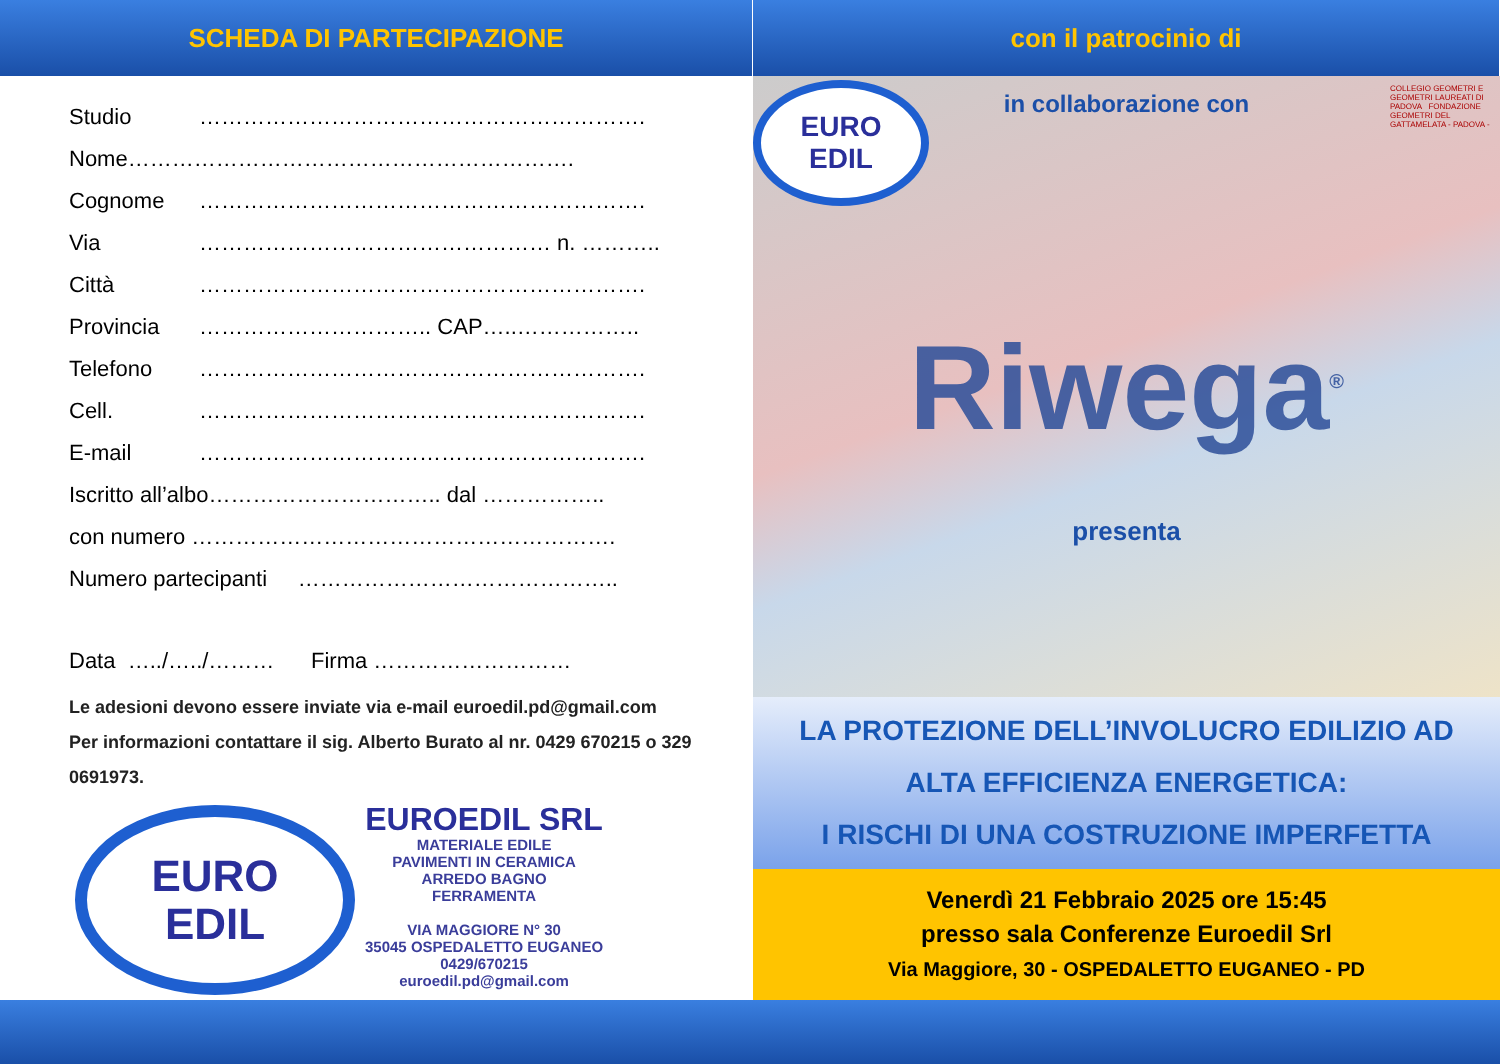SCHEDA DI PARTECIPAZIONE
Studio …………………………………………………….
Nome…………………………………………………….
Cognome …………………………………………………….
Via ………………………………………… n. ………..
Città …………………………………………………….
Provincia ………………………….. CAP…..……………..
Telefono …………………………………………………….
Cell. …………………………………………………….
E-mail …………………………………………………….
Iscritto all’albo………………………….. dal ……………..
con numero ………………………………………………….
Numero partecipanti ……………………………………..
Data …../…../……… Firma ………………………
Le adesioni devono essere inviate via e-mail euroedil.pd@gmail.com
Per informazioni contattare il sig. Alberto Burato al nr. 0429 670215 o 329 0691973.
EURO
EDIL
EUROEDIL SRL
MATERIALE EDILE
PAVIMENTI IN CERAMICA
ARREDO BAGNO
FERRAMENTA
VIA MAGGIORE N° 30
35045 OSPEDALETTO EUGANEO
0429/670215
euroedil.pd@gmail.com
con il patrocinio di
in collaborazione con
COLLEGIO GEOMETRI E GEOMETRI LAUREATI DI PADOVA FONDAZIONE GEOMETRI DEL GATTAMELATA - PADOVA -
EURO
EDIL
Riwega<sup>®</sup>
presenta
LA PROTEZIONE DELL’INVOLUCRO EDILIZIO AD
ALTA EFFICIENZA ENERGETICA:
I RISCHI DI UNA COSTRUZIONE IMPERFETTA
Venerdì 21 Febbraio 2025 ore 15:45
presso sala Conferenze Euroedil Srl
Via Maggiore, 30 - OSPEDALETTO EUGANEO - PD